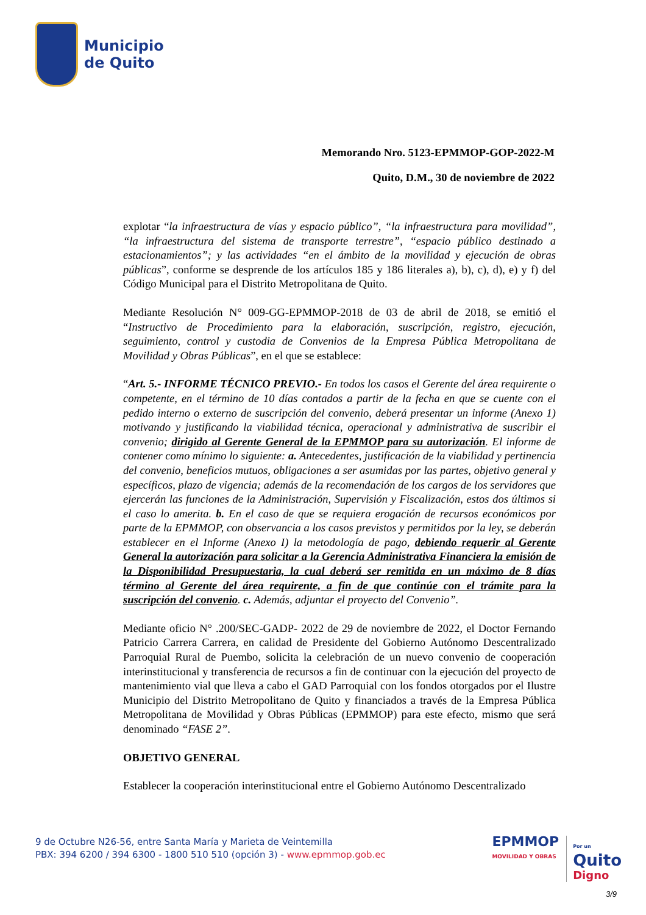Municipio
de Quito
Memorando Nro. 5123-EPMMOP-GOP-2022-M
Quito, D.M., 30 de noviembre de 2022
explotar “la infraestructura de vías y espacio público”, “la infraestructura para movilidad”, “la infraestructura del sistema de transporte terrestre”, “espacio público destinado a estacionamientos”; y las actividades “en el ámbito de la movilidad y ejecución de obras públicas”, conforme se desprende de los artículos 185 y 186 literales a), b), c), d), e) y f) del Código Municipal para el Distrito Metropolitana de Quito.
Mediante Resolución N° 009-GG-EPMMOP-2018 de 03 de abril de 2018, se emitió el “Instructivo de Procedimiento para la elaboración, suscripción, registro, ejecución, seguimiento, control y custodia de Convenios de la Empresa Pública Metropolitana de Movilidad y Obras Públicas”, en el que se establece:
“Art. 5.- INFORME TÉCNICO PREVIO.- En todos los casos el Gerente del área requirente o competente, en el término de 10 días contados a partir de la fecha en que se cuente con el pedido interno o externo de suscripción del convenio, deberá presentar un informe (Anexo 1) motivando y justificando la viabilidad técnica, operacional y administrativa de suscribir el convenio; dirigido al Gerente General de la EPMMOP para su autorización. El informe de contener como mínimo lo siguiente: a. Antecedentes, justificación de la viabilidad y pertinencia del convenio, beneficios mutuos, obligaciones a ser asumidas por las partes, objetivo general y específicos, plazo de vigencia; además de la recomendación de los cargos de los servidores que ejercerán las funciones de la Administración, Supervisión y Fiscalización, estos dos últimos si el caso lo amerita. b. En el caso de que se requiera erogación de recursos económicos por parte de la EPMMOP, con observancia a los casos previstos y permitidos por la ley, se deberán establecer en el Informe (Anexo I) la metodología de pago, debiendo requerir al Gerente General la autorización para solicitar a la Gerencia Administrativa Financiera la emisión de la Disponibilidad Presupuestaria, la cual deberá ser remitida en un máximo de 8 días término al Gerente del área requirente, a fin de que continúe con el trámite para la suscripción del convenio. c. Además, adjuntar el proyecto del Convenio”.
Mediante oficio N° .200/SEC-GADP- 2022 de 29 de noviembre de 2022, el Doctor Fernando Patricio Carrera Carrera, en calidad de Presidente del Gobierno Autónomo Descentralizado Parroquial Rural de Puembo, solicita la celebración de un nuevo convenio de cooperación interinstitucional y transferencia de recursos a fin de continuar con la ejecución del proyecto de mantenimiento vial que lleva a cabo el GAD Parroquial con los fondos otorgados por el Ilustre Municipio del Distrito Metropolitano de Quito y financiados a través de la Empresa Pública Metropolitana de Movilidad y Obras Públicas (EPMMOP) para este efecto, mismo que será denominado “FASE 2”.
OBJETIVO GENERAL
Establecer la cooperación interinstitucional entre el Gobierno Autónomo Descentralizado
9 de Octubre N26-56, entre Santa María y Marieta de Veintemilla
PBX: 394 6200 / 394 6300 - 1800 510 510 (opción 3) - www.epmmop.gob.ec
EPMMOP
MOVILIDAD Y OBRAS
Por un
Quito
Digno
3/9